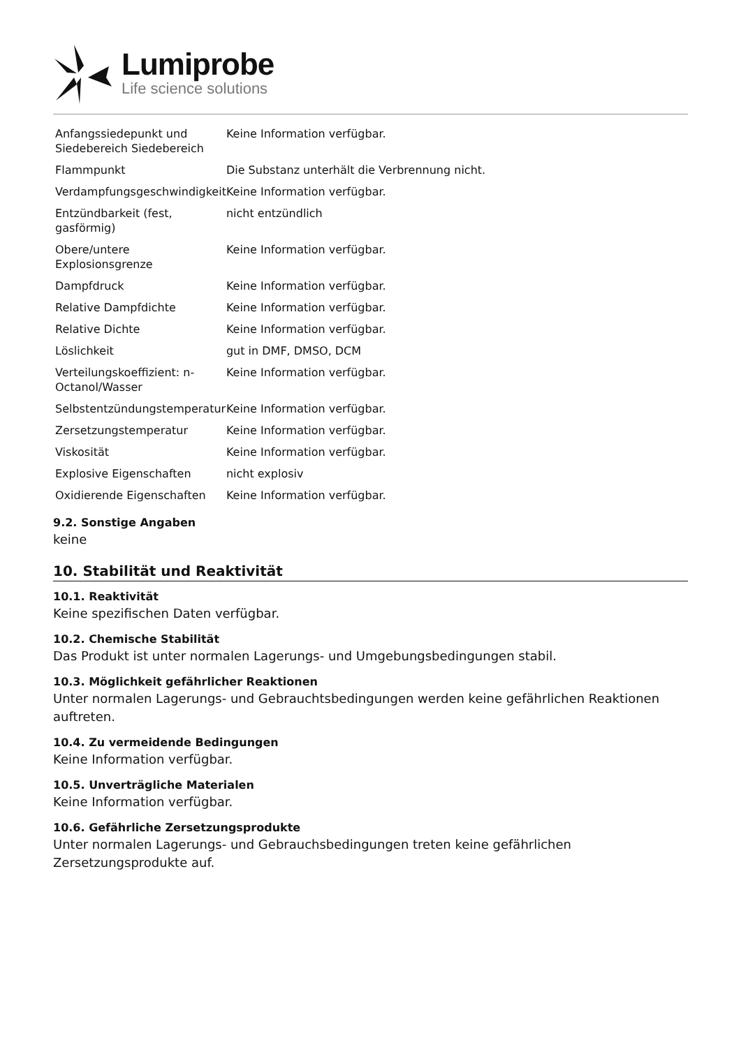Lumiprobe
Life science solutions
| Anfangssiedepunkt und Siedebereich Siedebereich | Keine Information verfügbar. |
| Flammpunkt | Die Substanz unterhält die Verbrennung nicht. |
| Verdampfungsgeschwindigkeit | Keine Information verfügbar. |
| Entzündbarkeit (fest, gasförmig) | nicht entzündlich |
| Obere/untere Explosionsgrenze | Keine Information verfügbar. |
| Dampfdruck | Keine Information verfügbar. |
| Relative Dampfdichte | Keine Information verfügbar. |
| Relative Dichte | Keine Information verfügbar. |
| Löslichkeit | gut in DMF, DMSO, DCM |
| Verteilungskoeffizient: n-Octanol/Wasser | Keine Information verfügbar. |
| Selbstentzündungstemperatur | Keine Information verfügbar. |
| Zersetzungstemperatur | Keine Information verfügbar. |
| Viskosität | Keine Information verfügbar. |
| Explosive Eigenschaften | nicht explosiv |
| Oxidierende Eigenschaften | Keine Information verfügbar. |
9.2. Sonstige Angaben
keine
10. Stabilität und Reaktivität
10.1. Reaktivität
Keine spezifischen Daten verfügbar.
10.2. Chemische Stabilität
Das Produkt ist unter normalen Lagerungs- und Umgebungsbedingungen stabil.
10.3. Möglichkeit gefährlicher Reaktionen
Unter normalen Lagerungs- und Gebrauchtsbedingungen werden keine gefährlichen Reaktionen auftreten.
10.4. Zu vermeidende Bedingungen
Keine Information verfügbar.
10.5. Unverträgliche Materialen
Keine Information verfügbar.
10.6. Gefährliche Zersetzungsprodukte
Unter normalen Lagerungs- und Gebrauchsbedingungen treten keine gefährlichen Zersetzungsprodukte auf.